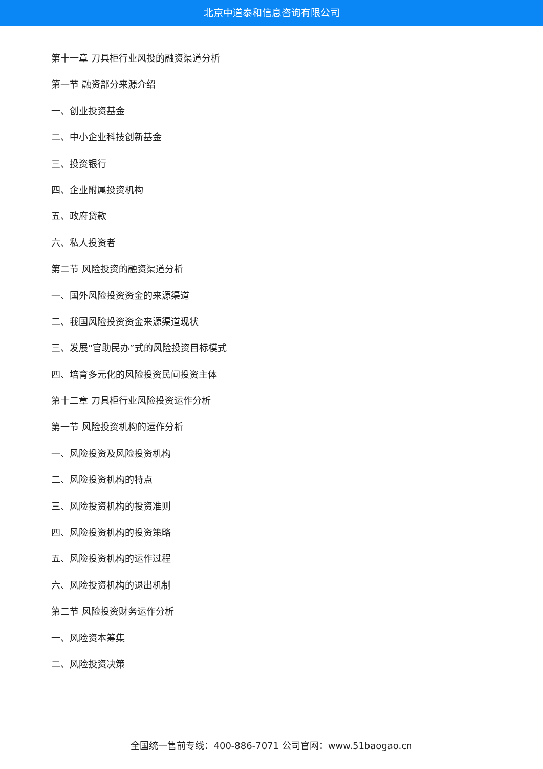北京中道泰和信息咨询有限公司
第十一章 刀具柜行业风投的融资渠道分析
第一节 融资部分来源介绍
一、创业投资基金
二、中小企业科技创新基金
三、投资银行
四、企业附属投资机构
五、政府贷款
六、私人投资者
第二节 风险投资的融资渠道分析
一、国外风险投资资金的来源渠道
二、我国风险投资资金来源渠道现状
三、发展“官助民办”式的风险投资目标模式
四、培育多元化的风险投资民间投资主体
第十二章 刀具柜行业风险投资运作分析
第一节 风险投资机构的运作分析
一、风险投资及风险投资机构
二、风险投资机构的特点
三、风险投资机构的投资准则
四、风险投资机构的投资策略
五、风险投资机构的运作过程
六、风险投资机构的退出机制
第二节 风险投资财务运作分析
一、风险资本筹集
二、风险投资决策
全国统一售前专线：400-886-7071 公司官网：www.51baogao.cn